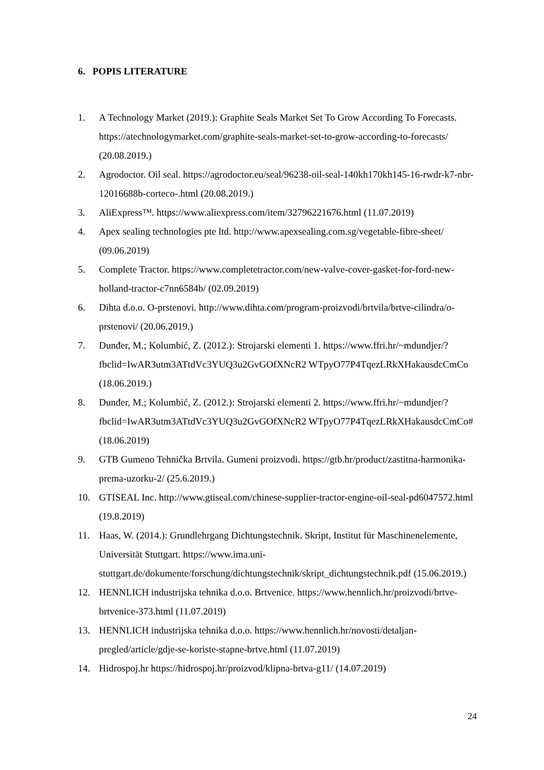6. POPIS LITERATURE
1. A Technology Market (2019.): Graphite Seals Market Set To Grow According To Forecasts. https://atechnologymarket.com/graphite-seals-market-set-to-grow-according-to-forecasts/ (20.08.2019.)
2. Agrodoctor. Oil seal. https://agrodoctor.eu/seal/96238-oil-seal-140kh170kh145-16-rwdr-k7-nbr-12016688b-corteco-.html (20.08.2019.)
3. AliExpress™. https://www.aliexpress.com/item/32796221676.html (11.07.2019)
4. Apex sealing technologies pte ltd. http://www.apexsealing.com.sg/vegetable-fibre-sheet/ (09.06.2019)
5. Complete Tractor. https://www.completetractor.com/new-valve-cover-gasket-for-ford-new-holland-tractor-c7nn6584b/ (02.09.2019)
6. Dihta d.o.o. O-prstenovi. http://www.dihta.com/program-proizvodi/brtvila/brtve-cilindra/o-prstenovi/ (20.06.2019.)
7. Dunđer, M.; Kolumbić, Z. (2012.): Strojarski elementi 1. https://www.ffri.hr/~mdundjer/?fbclid=IwAR3utm3ATtdVc3YUQ3u2GvGOfXNcR2 WTpyO77P4TqezLRkXHakausdcCmCo (18.06.2019.)
8. Dunđer, M.; Kolumbić, Z. (2012.): Strojarski elementi 2. https://www.ffri.hr/~mdundjer/?fbclid=IwAR3utm3ATtdVc3YUQ3u2GvGOfXNcR2 WTpyO77P4TqezLRkXHakausdcCmCo# (18.06.2019)
9. GTB Gumeno Tehnička Brtvila. Gumeni proizvodi. https://gtb.hr/product/zastitna-harmonika-prema-uzorku-2/ (25.6.2019.)
10. GTISEAL Inc. http://www.gtiseal.com/chinese-supplier-tractor-engine-oil-seal-pd6047572.html (19.8.2019)
11. Haas, W. (2014.): Grundlehrgang Dichtungstechnik. Skript, Institut für Maschinenelemente, Universität Stuttgart. https://www.ima.uni-stuttgart.de/dokumente/forschung/dichtungstechnik/skript_dichtungstechnik.pdf (15.06.2019.)
12. HENNLICH industrijska tehnika d.o.o. Brtvenice. https://www.hennlich.hr/proizvodi/brtve-brtvenice-373.html (11.07.2019)
13. HENNLICH industrijska tehnika d.o.o. https://www.hennlich.hr/novosti/detaljan-pregled/article/gdje-se-koriste-stapne-brtve.html (11.07.2019)
14. Hidrospoj.hr https://hidrospoj.hr/proizvod/klipna-brtva-g11/ (14.07.2019)
24